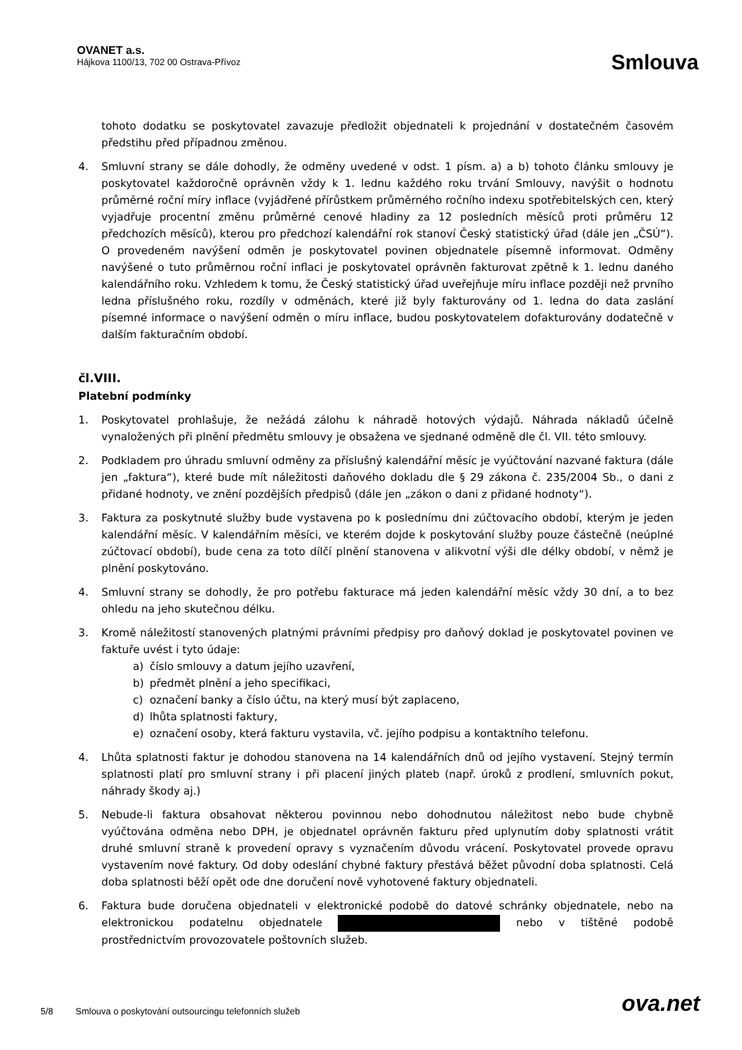OVANET a.s.
Hájkova 1100/13, 702 00 Ostrava-Přívoz
Smlouva
tohoto dodatku se poskytovatel zavazuje předložit objednateli k projednání v dostatečném časovém předstihu před případnou změnou.
4. Smluvní strany se dále dohodly, že odměny uvedené v odst. 1 písm. a) a b) tohoto článku smlouvy je poskytovatel každoročně oprávněn vždy k 1. lednu každého roku trvání Smlouvy, navýšit o hodnotu průměrné roční míry inflace (vyjádřené přírůstkem průměrného ročního indexu spotřebitelských cen, který vyjadřuje procentní změnu průměrné cenové hladiny za 12 posledních měsíců proti průměru 12 předchozích měsíců), kterou pro předchozí kalendářní rok stanoví Český statistický úřad (dále jen „ČSÚ“). O provedeném navýšení odměn je poskytovatel povinen objednatele písemně informovat. Odměny navýšené o tuto průměrnou roční inflaci je poskytovatel oprávněn fakturovat zpětně k 1. lednu daného kalendářního roku. Vzhledem k tomu, že Český statistický úřad uveřejňuje míru inflace později než prvního ledna příslušného roku, rozdíly v odměnách, které již byly fakturovány od 1. ledna do data zaslání písemné informace o navýšení odměn o míru inflace, budou poskytovatelem dofakturovány dodatečně v dalším fakturačním období.
čl.VIII.
Platební podmínky
1. Poskytovatel prohlašuje, že nežádá zálohu k náhradě hotových výdajů. Náhrada nákladů účelně vynaložených při plnění předmětu smlouvy je obsažena ve sjednané odměně dle čl. VII. této smlouvy.
2. Podkladem pro úhradu smluvní odměny za příslušný kalendářní měsíc je vyúčtování nazvané faktura (dále jen „faktura“), které bude mít náležitosti daňového dokladu dle § 29 zákona č. 235/2004 Sb., o dani z přidané hodnoty, ve znění pozdějších předpisů (dále jen „zákon o dani z přidané hodnoty“).
3. Faktura za poskytnuté služby bude vystavena po k poslednímu dni zúčtovacího období, kterým je jeden kalendářní měsíc. V kalendářním měsíci, ve kterém dojde k poskytování služby pouze částečně (neúplné zúčtovací období), bude cena za toto dílčí plnění stanovena v alikvotní výši dle délky období, v němž je plnění poskytováno.
4. Smluvní strany se dohodly, že pro potřebu fakturace má jeden kalendářní měsíc vždy 30 dní, a to bez ohledu na jeho skutečnou délku.
3. Kromě náležitostí stanovených platnými právními předpisy pro daňový doklad je poskytovatel povinen ve faktuře uvést i tyto údaje:
a) číslo smlouvy a datum jejího uzavření,
b) předmět plnění a jeho specifikaci,
c) označení banky a číslo účtu, na který musí být zaplaceno,
d) lhůta splatnosti faktury,
e) označení osoby, která fakturu vystavila, vč. jejího podpisu a kontaktního telefonu.
4. Lhůta splatnosti faktur je dohodou stanovena na 14 kalendářních dnů od jejího vystavení. Stejný termín splatnosti platí pro smluvní strany i při placení jiných plateb (např. úroků z prodlení, smluvních pokut, náhrady škody aj.)
5. Nebude-li faktura obsahovat některou povinnou nebo dohodnutou náležitost nebo bude chybně vyúčtována odměna nebo DPH, je objednatel oprávněn fakturu před uplynutím doby splatnosti vrátit druhé smluvní straně k provedení opravy s vyznačením důvodu vrácení. Poskytovatel provede opravu vystavením nové faktury. Od doby odeslání chybné faktury přestává běžet původní doba splatnosti. Celá doba splatnosti běží opět ode dne doručení nově vyhotovené faktury objednateli.
6. Faktura bude doručena objednateli v elektronické podobě do datové schránky objednatele, nebo na elektronickou podatelnu objednatele nebo v tištěné podobě prostřednictvím provozovatele poštovních služeb.
5/8 Smlouva o poskytování outsourcingu telefonních služeb ova.net